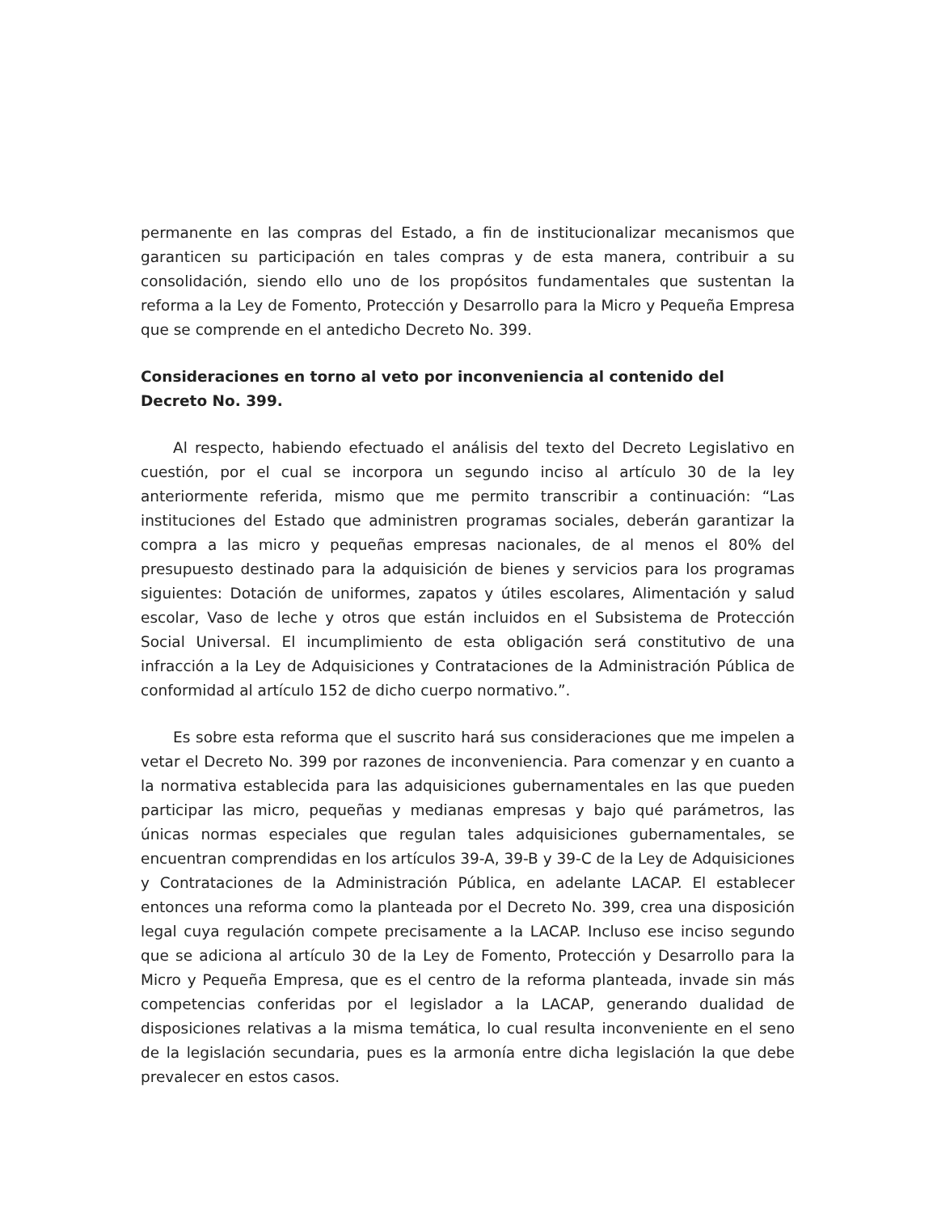permanente en las compras del Estado, a fin de institucionalizar mecanismos que garanticen su participación en tales compras y de esta manera, contribuir a su consolidación, siendo ello uno de los propósitos fundamentales que sustentan la reforma a la Ley de Fomento, Protección y Desarrollo para la Micro y Pequeña Empresa que se comprende en el antedicho Decreto No. 399.
Consideraciones en torno al veto por inconveniencia al contenido del Decreto No. 399.
Al respecto, habiendo efectuado el análisis del texto del Decreto Legislativo en cuestión, por el cual se incorpora un segundo inciso al artículo 30 de la ley anteriormente referida, mismo que me permito transcribir a continuación: “Las instituciones del Estado que administren programas sociales, deberán garantizar la compra a las micro y pequeñas empresas nacionales, de al menos el 80% del presupuesto destinado para la adquisición de bienes y servicios para los programas siguientes: Dotación de uniformes, zapatos y útiles escolares, Alimentación y salud escolar, Vaso de leche y otros que están incluidos en el Subsistema de Protección Social Universal. El incumplimiento de esta obligación será constitutivo de una infracción a la Ley de Adquisiciones y Contrataciones de la Administración Pública de conformidad al artículo 152 de dicho cuerpo normativo.”.
Es sobre esta reforma que el suscrito hará sus consideraciones que me impelen a vetar el Decreto No. 399 por razones de inconveniencia. Para comenzar y en cuanto a la normativa establecida para las adquisiciones gubernamentales en las que pueden participar las micro, pequeñas y medianas empresas y bajo qué parámetros, las únicas normas especiales que regulan tales adquisiciones gubernamentales, se encuentran comprendidas en los artículos 39-A, 39-B y 39-C de la Ley de Adquisiciones y Contrataciones de la Administración Pública, en adelante LACAP. El establecer entonces una reforma como la planteada por el Decreto No. 399, crea una disposición legal cuya regulación compete precisamente a la LACAP. Incluso ese inciso segundo que se adiciona al artículo 30 de la Ley de Fomento, Protección y Desarrollo para la Micro y Pequeña Empresa, que es el centro de la reforma planteada, invade sin más competencias conferidas por el legislador a la LACAP, generando dualidad de disposiciones relativas a la misma temática, lo cual resulta inconveniente en el seno de la legislación secundaria, pues es la armonía entre dicha legislación la que debe prevalecer en estos casos.